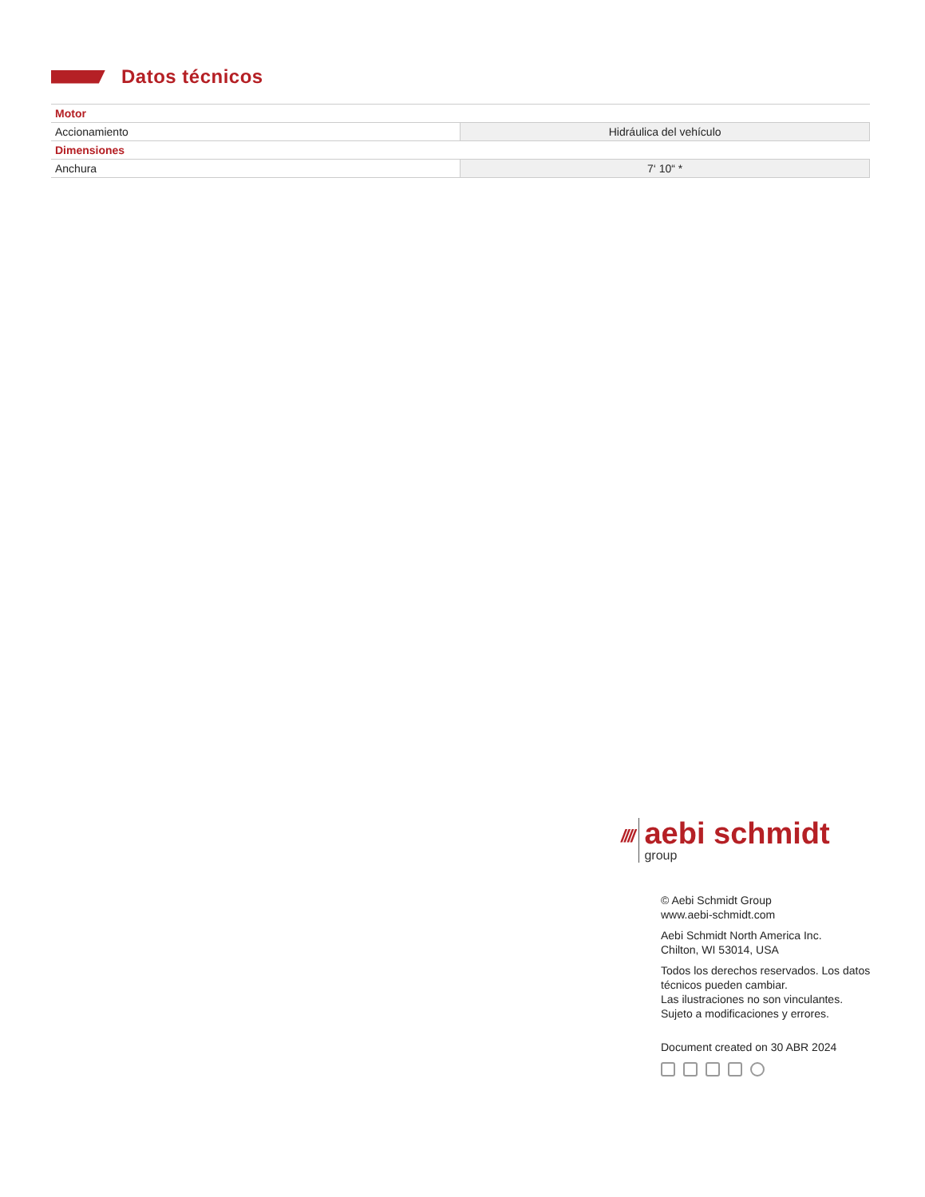Datos técnicos
| Motor | |
| Accionamiento | Hidráulica del vehículo |
| Dimensiones | |
| Anchura | 7‘ 10“ * |
////
aebi schmidt
group
© Aebi Schmidt Group
www.aebi-schmidt.com
Aebi Schmidt North America Inc.
Chilton, WI 53014, USA
Todos los derechos reservados. Los datos técnicos pueden cambiar.
Las ilustraciones no son vinculantes.
Sujeto a modificaciones y errores.
Document created on 30 ABR 2024